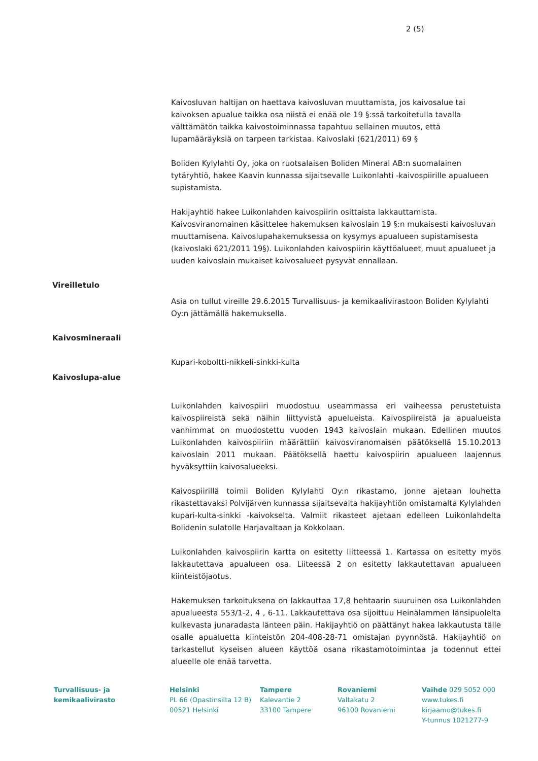2 (5)
Kaivosluvan haltijan on haettava kaivosluvan muuttamista, jos kaivosalue tai kaivoksen apualue taikka osa niistä ei enää ole 19 §:ssä tarkoitetulla tavalla välttämätön taikka kaivostoiminnassa tapahtuu sellainen muutos, että lupamääräyksiä on tarpeen tarkistaa. Kaivoslaki (621/2011) 69 §
Boliden Kylylahti Oy, joka on ruotsalaisen Boliden Mineral AB:n suomalainen tytäryhtiö, hakee Kaavin kunnassa sijaitsevalle Luikonlahti -kaivospiirille apualueen supistamista.
Hakijayhtiö hakee Luikonlahden kaivospiirin osittaista lakkauttamista. Kaivosviranomainen käsittelee hakemuksen kaivoslain 19 §:n mukaisesti kaivosluvan muuttamisena. Kaivoslupahakemuksessa on kysymys apualueen supistamisesta (kaivoslaki 621/2011 19§). Luikonlahden kaivospiirin käyttöalueet, muut apualueet ja uuden kaivoslain mukaiset kaivosalueet pysyvät ennallaan.
Vireilletulo
Asia on tullut vireille 29.6.2015 Turvallisuus- ja kemikaalivirastoon Boliden Kylylahti Oy:n jättämällä hakemuksella.
Kaivosmineraali
Kupari-koboltti-nikkeli-sinkki-kulta
Kaivoslupa-alue
Luikonlahden kaivospiiri muodostuu useammassa eri vaiheessa perustetuista kaivospiireistä sekä näihin liittyvistä apuelueista. Kaivospiireistä ja apualueista vanhimmat on muodostettu vuoden 1943 kaivoslain mukaan. Edellinen muutos Luikonlahden kaivospiiriin määrättiin kaivosviranomaisen päätöksellä 15.10.2013 kaivoslain 2011 mukaan. Päätöksellä haettu kaivospiirin apualueen laajennus hyväksyttiin kaivosalueeksi.
Kaivospiirillä toimii Boliden Kylylahti Oy:n rikastamo, jonne ajetaan louhetta rikastettavaksi Polvijärven kunnassa sijaitsevalta hakijayhtiön omistamalta Kylylahden kupari-kulta-sinkki -kaivokselta. Valmiit rikasteet ajetaan edelleen Luikonlahdelta Bolidenin sulatolle Harjavaltaan ja Kokkolaan.
Luikonlahden kaivospiirin kartta on esitetty liitteessä 1. Kartassa on esitetty myös lakkautettava apualueen osa. Liiteessä 2 on esitetty lakkautettavan apualueen kiinteistöjaotus.
Hakemuksen tarkoituksena on lakkauttaa 17,8 hehtaarin suuruinen osa Luikonlahden apualueesta 553/1-2, 4 , 6-11. Lakkautettava osa sijoittuu Heinälammen länsipuolelta kulkevasta junaradasta länteen päin. Hakijayhtiö on päättänyt hakea lakkautusta tälle osalle apualuetta kiinteistön 204-408-28-71 omistajan pyynnöstä. Hakijayhtiö on tarkastellut kyseisen alueen käyttöä osana rikastamotoimintaa ja todennut ettei alueelle ole enää tarvetta.
Turvallisuus- ja
kemikaalivirasto
Helsinki
PL 66 (Opastinsilta 12 B)
00521 Helsinki
Tampere
Kalevantie 2
33100 Tampere
Rovaniemi
Valtakatu 2
96100 Rovaniemi
Vaihde 029 5052 000
www.tukes.fi
kirjaamo@tukes.fi
Y-tunnus 1021277-9